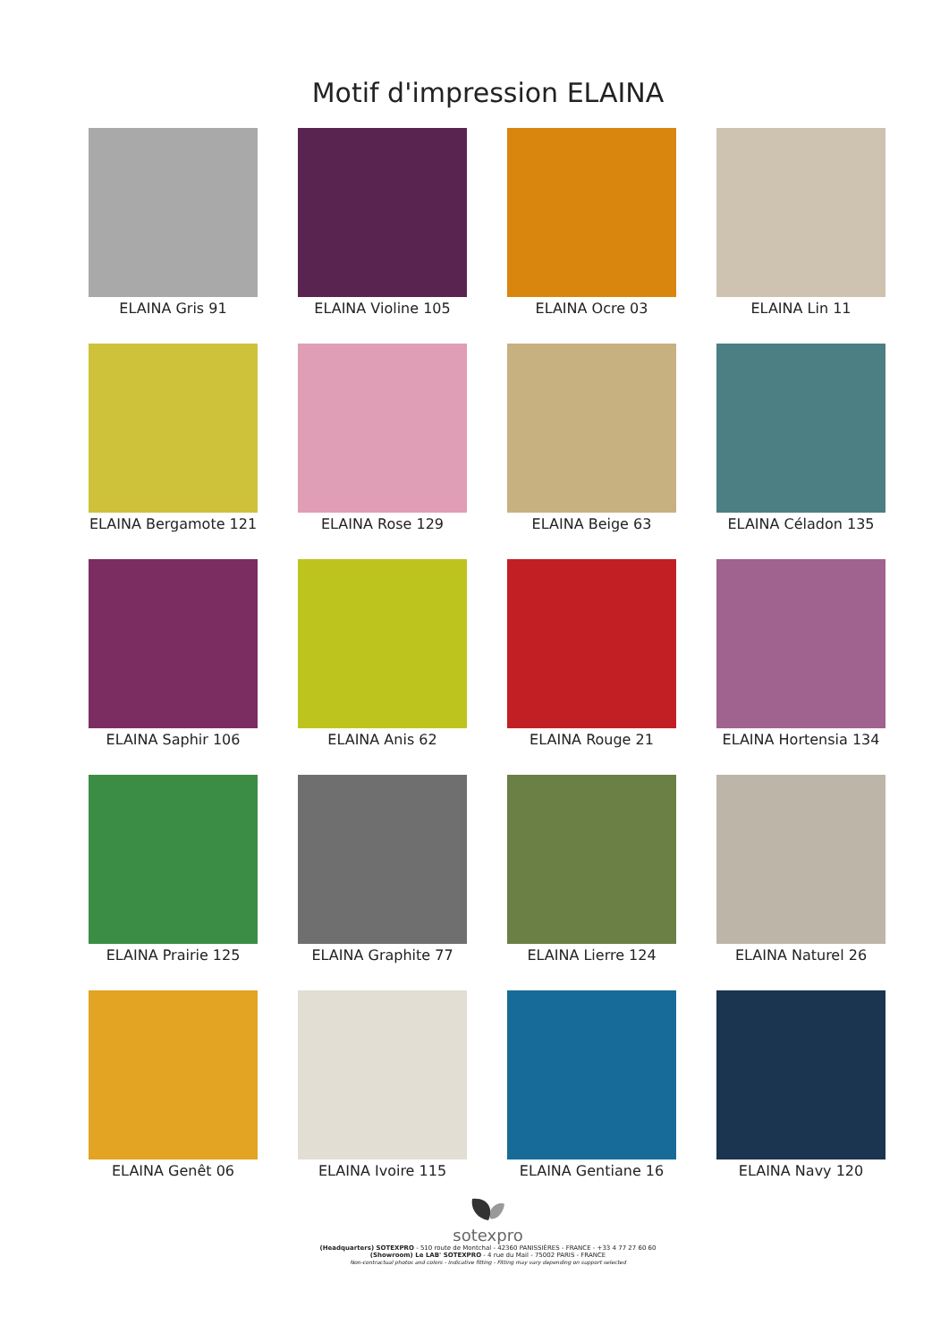Motif d'impression ELAINA
ELAINA Gris 91
ELAINA Violine 105
ELAINA Ocre 03
ELAINA Lin 11
ELAINA Bergamote 121
ELAINA Rose 129
ELAINA Beige 63
ELAINA Céladon 135
ELAINA Saphir 106
ELAINA Anis 62
ELAINA Rouge 21
ELAINA Hortensia 134
ELAINA Prairie 125
ELAINA Graphite 77
ELAINA Lierre 124
ELAINA Naturel 26
ELAINA Genêt 06
ELAINA Ivoire 115
ELAINA Gentiane 16
ELAINA Navy 120
sotexpro
(Headquarters) SOTEXPRO - 510 route de Montchal - 42360 PANISSIÈRES - FRANCE - +33 4 77 27 60 60
(Showroom) Le LAB' SOTEXPRO - 4 rue du Mail - 75002 PARIS - FRANCE
Non-contractual photos and colors - Indicative fitting - Fitting may vary depending on support selected